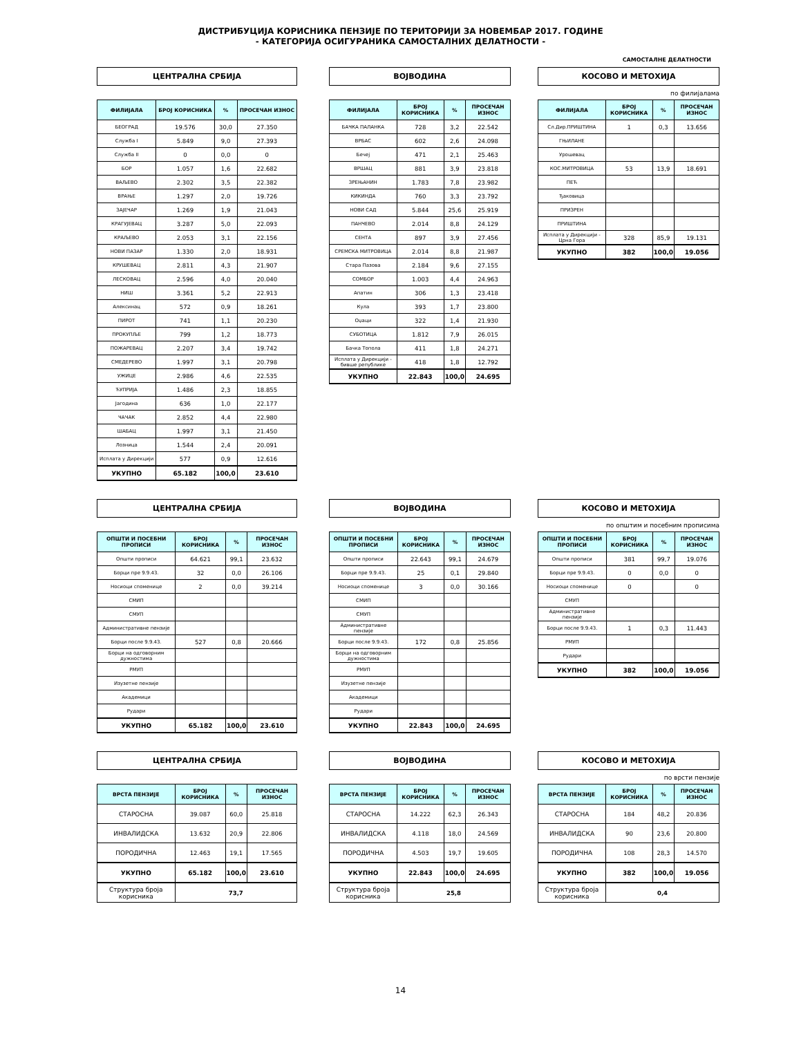ДИСТРИБУЦИЈА КОРИСНИКА ПЕНЗИЈЕ ПО ТЕРИТОРИЈИ ЗА НОВЕМБАР 2017. ГОДИНЕ
- КАТЕГОРИЈА ОСИГУРАНИКА САМОСТАЛНИХ ДЕЛАТНОСТИ -
САМОСТАЛНЕ ДЕЛАТНОСТИ
ЦЕНТРАЛНА СРБИЈА
| ФИЛИЈАЛА | БРОЈ КОРИСНИКА | % | ПРОСЕЧАН ИЗНОС |
| --- | --- | --- | --- |
| БЕОГРАД | 19.576 | 30,0 | 27.350 |
| Служба I | 5.849 | 9,0 | 27.393 |
| Служба II | 0 | 0,0 | 0 |
| БОР | 1.057 | 1,6 | 22.682 |
| ВАЉЕВО | 2.302 | 3,5 | 22.382 |
| ВРАЊЕ | 1.297 | 2,0 | 19.726 |
| ЗАЈЕЧАР | 1.269 | 1,9 | 21.043 |
| КРАГУЈЕВАЦ | 3.287 | 5,0 | 22.093 |
| КРАЉЕВО | 2.053 | 3,1 | 22.156 |
| НОВИ ПАЗАР | 1.330 | 2,0 | 18.931 |
| КРУШЕВАЦ | 2.811 | 4,3 | 21.907 |
| ЛЕСКОВАЦ | 2.596 | 4,0 | 20.040 |
| НИШ | 3.361 | 5,2 | 22.913 |
| Алексинац | 572 | 0,9 | 18.261 |
| ПИРОТ | 741 | 1,1 | 20.230 |
| ПРОКУПЉЕ | 799 | 1,2 | 18.773 |
| ПОЖАРЕВАЦ | 2.207 | 3,4 | 19.742 |
| СМЕДЕРЕВО | 1.997 | 3,1 | 20.798 |
| УЖИЦЕ | 2.986 | 4,6 | 22.535 |
| ЋУПРИЈА | 1.486 | 2,3 | 18.855 |
| Јагодина | 636 | 1,0 | 22.177 |
| ЧАЧАК | 2.852 | 4,4 | 22.980 |
| ШАБАЦ | 1.997 | 3,1 | 21.450 |
| Лозница | 1.544 | 2,4 | 20.091 |
| Исплата у Дирекцији | 577 | 0,9 | 12.616 |
| УКУПНО | 65.182 | 100,0 | 23.610 |
ВОЈВОДИНА
| ФИЛИЈАЛА | БРОЈ КОРИСНИКА | % | ПРОСЕЧАН ИЗНОС |
| --- | --- | --- | --- |
| БАЧКА ПАЛАНКА | 728 | 3,2 | 22.542 |
| ВРБАС | 602 | 2,6 | 24.098 |
| Бечеј | 471 | 2,1 | 25.463 |
| ВРШАЦ | 881 | 3,9 | 23.818 |
| ЗРЕЊАНИН | 1.783 | 7,8 | 23.982 |
| КИКИНДА | 760 | 3,3 | 23.792 |
| НОВИ САД | 5.844 | 25,6 | 25.919 |
| ПАНЧЕВО | 2.014 | 8,8 | 24.129 |
| СЕНТА | 897 | 3,9 | 27.456 |
| СРЕМСКА МИТРОВИЦА | 2.014 | 8,8 | 21.987 |
| Стара Пазова | 2.184 | 9,6 | 27.155 |
| СОМБОР | 1.003 | 4,4 | 24.963 |
| Апатин | 306 | 1,3 | 23.418 |
| Кула | 393 | 1,7 | 23.800 |
| Оџаци | 322 | 1,4 | 21.930 |
| СУБОТИЦА | 1.812 | 7,9 | 26.015 |
| Бачка Топола | 411 | 1,8 | 24.271 |
| Исплата у Дирекцији - бивше републике | 418 | 1,8 | 12.792 |
| УКУПНО | 22.843 | 100,0 | 24.695 |
КОСОВО И МЕТОХИЈА
по филијалама
| ФИЛИЈАЛА | БРОЈ КОРИСНИКА | % | ПРОСЕЧАН ИЗНОС |
| --- | --- | --- | --- |
| Сл.Дир.ПРИШТИНА | 1 | 0,3 | 13.656 |
| ГЊИЛАНЕ | | | |
| Урошевац | | | |
| КОС.МИТРОВИЦА | 53 | 13,9 | 18.691 |
| ПЕЋ | | | |
| Ђаковица | | | |
| ПРИЗРЕН | | | |
| ПРИШТИНА | | | |
| Исплата у Дирекцији - Црна Гора | 328 | 85,9 | 19.131 |
| УКУПНО | 382 | 100,0 | 19.056 |
ЦЕНТРАЛНА СРБИЈА
| ОПШТИ И ПОСЕБНИ ПРОПИСИ | БРОЈ КОРИСНИКА | % | ПРОСЕЧАН ИЗНОС |
| --- | --- | --- | --- |
| Општи прописи | 64.621 | 99,1 | 23.632 |
| Борци пре 9.9.43. | 32 | 0,0 | 26.106 |
| Носиоци споменице | 2 | 0,0 | 39.214 |
| СМИП | | | |
| СМУП | | | |
| Административне пензије | | | |
| Борци после 9.9.43. | 527 | 0,8 | 20.666 |
| Борци на одговорним дужностима | | | |
| РМУП | | | |
| Изузетне пензије | | | |
| Академици | | | |
| Рудари | | | |
| УКУПНО | 65.182 | 100,0 | 23.610 |
ВОЈВОДИНА
| ОПШТИ И ПОСЕБНИ ПРОПИСИ | БРОЈ КОРИСНИКА | % | ПРОСЕЧАН ИЗНОС |
| --- | --- | --- | --- |
| Општи прописи | 22.643 | 99,1 | 24.679 |
| Борци пре 9.9.43. | 25 | 0,1 | 29.840 |
| Носиоци споменице | 3 | 0,0 | 30.166 |
| СМИП | | | |
| СМУП | | | |
| Административне пензије | | | |
| Борци после 9.9.43. | 172 | 0,8 | 25.856 |
| Борци на одговорним дужностима | | | |
| РМУП | | | |
| Изузетне пензије | | | |
| Академици | | | |
| Рудари | | | |
| УКУПНО | 22.843 | 100,0 | 24.695 |
КОСОВО И МЕТОХИЈА
по општим и посебним прописима
| ОПШТИ И ПОСЕБНИ ПРОПИСИ | БРОЈ КОРИСНИКА | % | ПРОСЕЧАН ИЗНОС |
| --- | --- | --- | --- |
| Општи прописи | 381 | 99,7 | 19.076 |
| Борци пре 9.9.43. | 0 | 0,0 | 0 |
| Носиоци споменице | 0 | | 0 |
| СМУП | | | |
| Административне пензије | | | |
| Борци после 9.9.43. | 1 | 0,3 | 11.443 |
| РМУП | | | |
| Рудари | | | |
| УКУПНО | 382 | 100,0 | 19.056 |
ЦЕНТРАЛНА СРБИЈА
| ВРСТА ПЕНЗИЈЕ | БРОЈ КОРИСНИКА | % | ПРОСЕЧАН ИЗНОС |
| --- | --- | --- | --- |
| СТАРОСНА | 39.087 | 60,0 | 25.818 |
| ИНВАЛИДСКА | 13.632 | 20,9 | 22.806 |
| ПОРОДИЧНА | 12.463 | 19,1 | 17.565 |
| УКУПНО | 65.182 | 100,0 | 23.610 |
| Структура броја корисника | 73,7 | | |
ВОЈВОДИНА
| ВРСТА ПЕНЗИЈЕ | БРОЈ КОРИСНИКА | % | ПРОСЕЧАН ИЗНОС |
| --- | --- | --- | --- |
| СТАРОСНА | 14.222 | 62,3 | 26.343 |
| ИНВАЛИДСКА | 4.118 | 18,0 | 24.569 |
| ПОРОДИЧНА | 4.503 | 19,7 | 19.605 |
| УКУПНО | 22.843 | 100,0 | 24.695 |
| Структура броја корисника | 25,8 | | |
КОСОВО И МЕТОХИЈА
по врсти пензије
| ВРСТА ПЕНЗИЈЕ | БРОЈ КОРИСНИКА | % | ПРОСЕЧАН ИЗНОС |
| --- | --- | --- | --- |
| СТАРОСНА | 184 | 48,2 | 20.836 |
| ИНВАЛИДСКА | 90 | 23,6 | 20.800 |
| ПОРОДИЧНА | 108 | 28,3 | 14.570 |
| УКУПНО | 382 | 100,0 | 19.056 |
| Структура броја корисника | 0,4 | | |
14